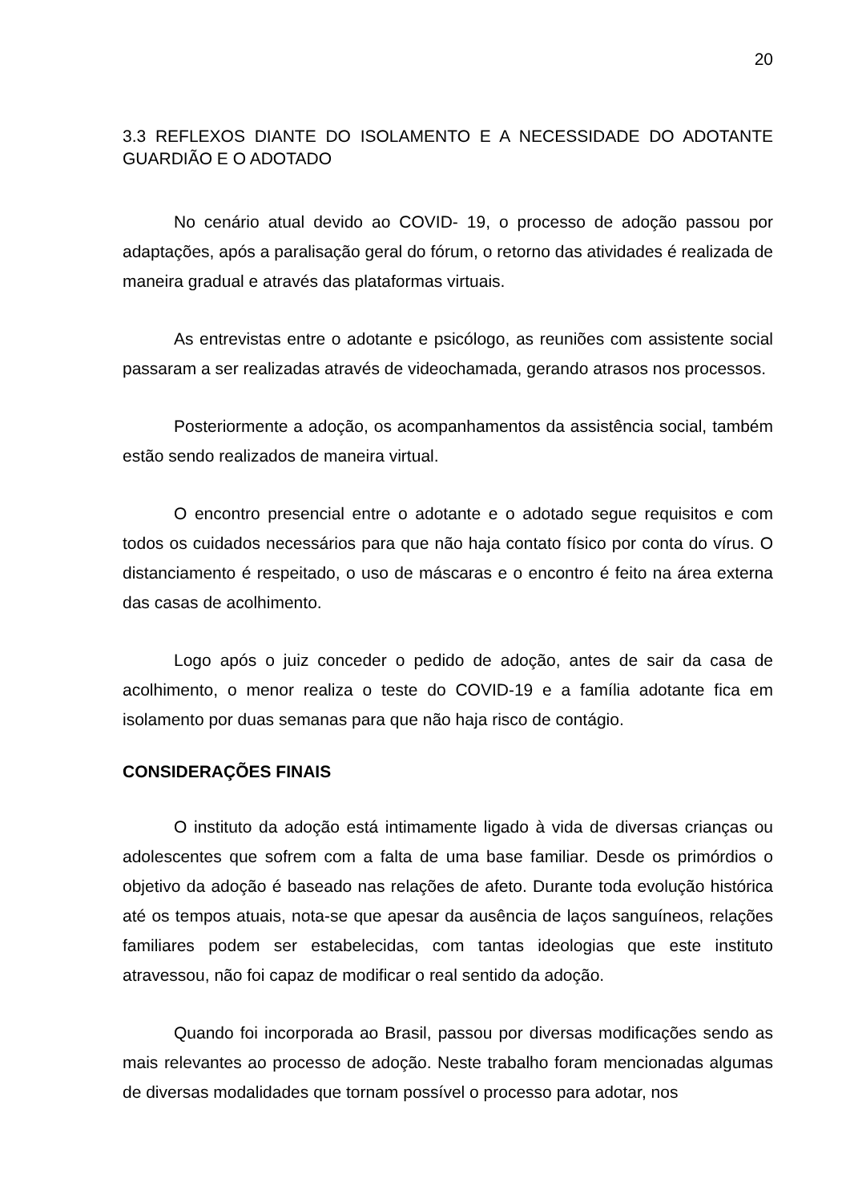20
3.3 REFLEXOS DIANTE DO ISOLAMENTO E A NECESSIDADE DO ADOTANTE GUARDIÃO E O ADOTADO
No cenário atual devido ao COVID- 19, o processo de adoção passou por adaptações, após a paralisação geral do fórum, o retorno das atividades é realizada de maneira gradual e através das plataformas virtuais.
As entrevistas entre o adotante e psicólogo, as reuniões com assistente social passaram a ser realizadas através de videochamada, gerando atrasos nos processos.
Posteriormente a adoção, os acompanhamentos da assistência social, também estão sendo realizados de maneira virtual.
O encontro presencial entre o adotante e o adotado segue requisitos e com todos os cuidados necessários para que não haja contato físico por conta do vírus. O distanciamento é respeitado, o uso de máscaras e o encontro é feito na área externa das casas de acolhimento.
Logo após o juiz conceder o pedido de adoção, antes de sair da casa de acolhimento, o menor realiza o teste do COVID-19 e a família adotante fica em isolamento por duas semanas para que não haja risco de contágio.
CONSIDERAÇÕES FINAIS
O instituto da adoção está intimamente ligado à vida de diversas crianças ou adolescentes que sofrem com a falta de uma base familiar. Desde os primórdios o objetivo da adoção é baseado nas relações de afeto. Durante toda evolução histórica até os tempos atuais, nota-se que apesar da ausência de laços sanguíneos, relações familiares podem ser estabelecidas, com tantas ideologias que este instituto atravessou, não foi capaz de modificar o real sentido da adoção.
Quando foi incorporada ao Brasil, passou por diversas modificações sendo as mais relevantes ao processo de adoção. Neste trabalho foram mencionadas algumas de diversas modalidades que tornam possível o processo para adotar, nos